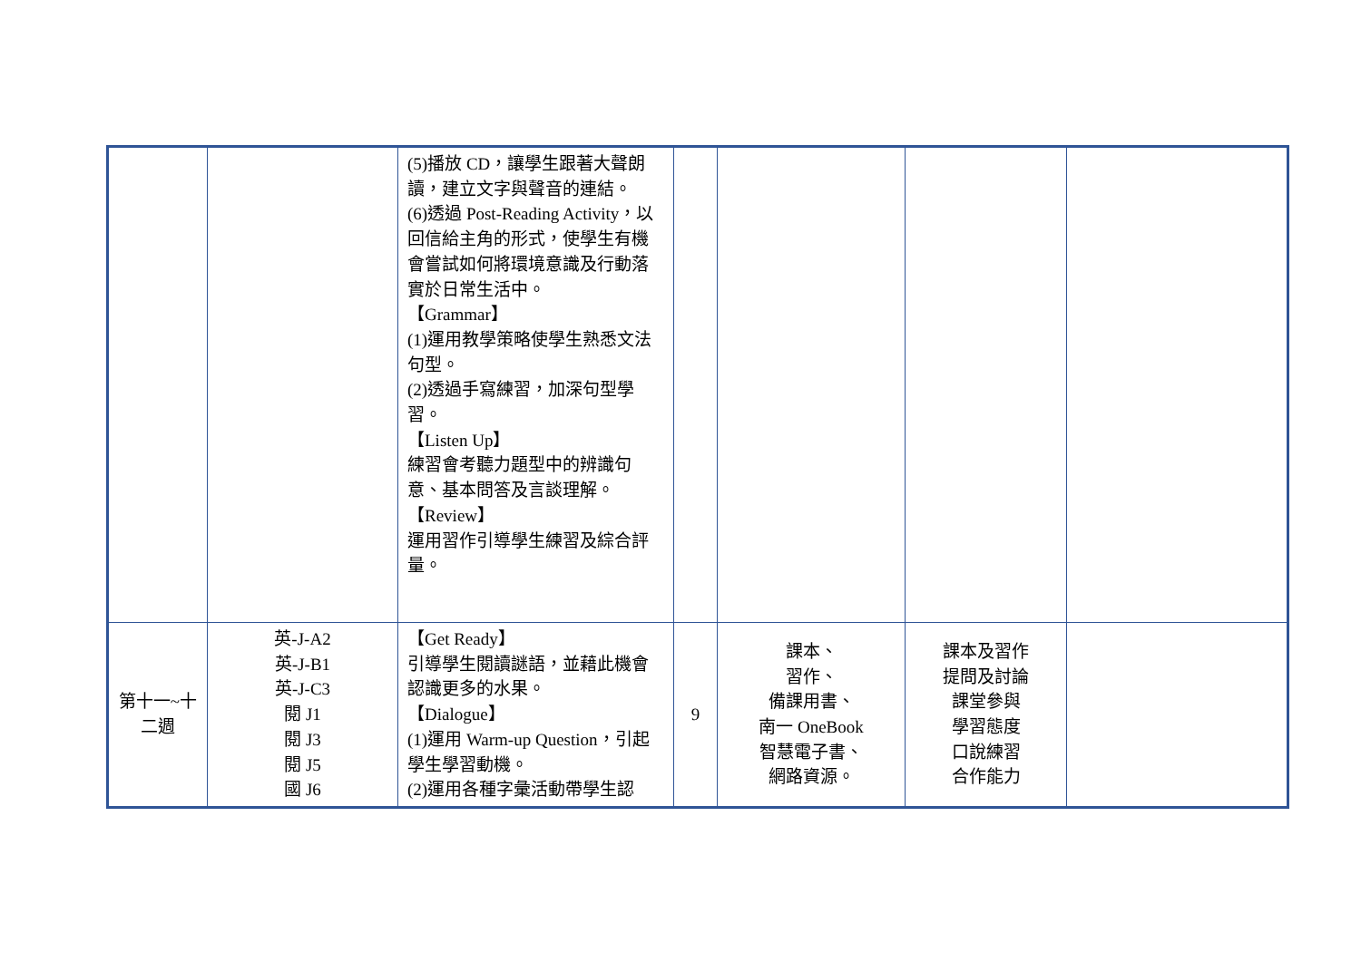| | | (5)播放 CD，讓學生跟著大聲朗讀，建立文字與聲音的連結。 (6)透過 Post-Reading Activity，以回信給主角的形式，使學生有機會嘗試如何將環境意識及行動落實於日常生活中。 【Grammar】 (1)運用教學策略使學生熟悉文法句型。 (2)透過手寫練習，加深句型學習。 【Listen Up】 練習會考聽力題型中的辨識句意、基本問答及言談理解。 【Review】 運用習作引導學生練習及綜合評量。 | | | | |
| 第十一~十二週 | 英-J-A2 英-J-B1 英-J-C3 閱 J1 閱 J3 閱 J5 國 J6 | 【Get Ready】 引導學生閱讀謎語，並藉此機會認識更多的水果。 【Dialogue】 (1)運用 Warm-up Question，引起學生學習動機。 (2)運用各種字彙活動帶學生認 | 9 | 課本、 習作、 備課用書、 南一 OneBook 智慧電子書、 網路資源。 | 課本及習作 提問及討論 課堂參與 學習態度 口說練習 合作能力 | |